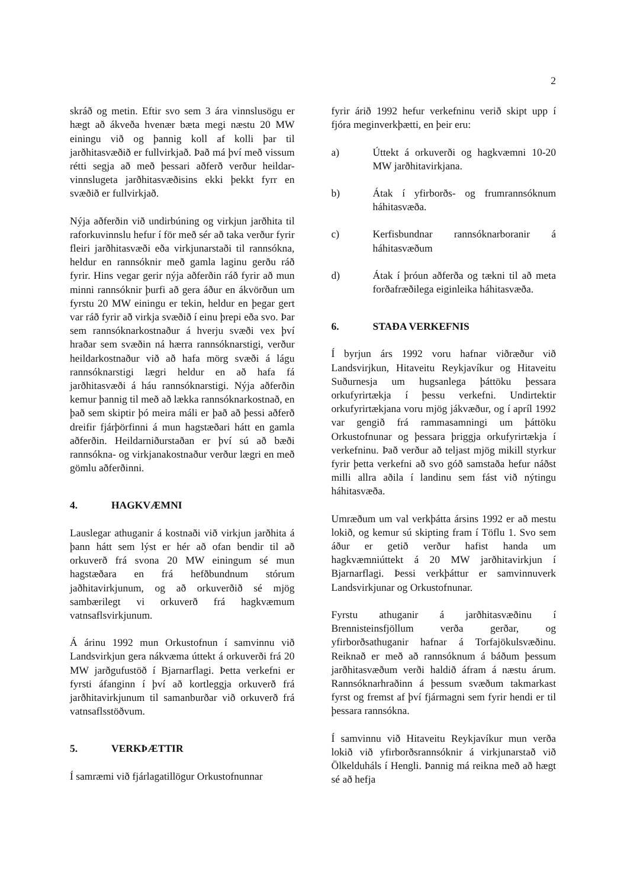2
skráð og metin. Eftir svo sem 3 ára vinnslusögu er hægt að ákveða hvenær bæta megi næstu 20 MW einingu við og þannig koll af kolli þar til jarðhitasvæðið er fullvirkjað. Það má því með vissum rétti segja að með þessari aðferð verður heildar-vinnslugeta jarðhitasvæðisins ekki þekkt fyrr en svæðið er fullvirkjað.
Nýja aðferðin við undirbúning og virkjun jarðhita til raforkuvinnslu hefur í för með sér að taka verður fyrir fleiri jarðhitasvæði eða virkjunarstaði til rannsókna, heldur en rannsóknir með gamla laginu gerðu ráð fyrir. Hins vegar gerir nýja aðferðin ráð fyrir að mun minni rannsóknir þurfi að gera áður en ákvörðun um fyrstu 20 MW einingu er tekin, heldur en þegar gert var ráð fyrir að virkja svæðið í einu þrepi eða svo. Þar sem rannsóknarkostnaður á hverju svæði vex því hraðar sem svæðin ná hærra rannsóknarstigi, verður heildarkostnaður við að hafa mörg svæði á lágu rannsóknarstigi lægri heldur en að hafa fá jarðhitasvæði á háu rannsóknarstigi. Nýja aðferðin kemur þannig til með að lækka rannsóknarkostnað, en það sem skiptir þó meira máli er það að þessi aðferð dreifir fjárþörfinni á mun hagstæðari hátt en gamla aðferðin. Heildarniðurstaðan er því sú að bæði rannsókna- og virkjanakostnaður verður lægri en með gömlu aðferðinni.
4. HAGKVÆMNI
Lauslegar athuganir á kostnaði við virkjun jarðhita á þann hátt sem lýst er hér að ofan bendir til að orkuverð frá svona 20 MW einingum sé mun hagstæðara en frá hefðbundnum stórum jaðhitavirkjunum, og að orkuverðið sé mjög sambærilegt vi orkuverð frá hagkvæmum vatnsaflsvirkjunum.
Á árinu 1992 mun Orkustofnun í samvinnu við Landsvirkjun gera nákvæma úttekt á orkuverði frá 20 MW jarðgufustöð í Bjarnarflagi. Þetta verkefni er fyrsti áfanginn í því að kortleggja orkuverð frá jarðhitavirkjunum til samanburðar við orkuverð frá vatnsaflsstöðvum.
5. VERKÞÆTTIR
Í samræmi við fjárlagatillögur Orkustofnunnar
fyrir árið 1992 hefur verkefninu verið skipt upp í fjóra meginverkþætti, en þeir eru:
a) Úttekt á orkuverði og hagkvæmni 10-20 MW jarðhitavirkjana.
b) Átak í yfirborðs- og frumrannsóknum háhitasvæða.
c) Kerfisbundnar rannsóknarboranir á háhitasvæðum
d) Átak í þróun aðferða og tækni til að meta forðafræðilega eiginleika háhitasvæða.
6. STAÐA VERKEFNIS
Í byrjun árs 1992 voru hafnar viðræður við Landsvirjkun, Hitaveitu Reykjavíkur og Hitaveitu Suðurnesja um hugsanlega þáttöku þessara orkufyrirtækja í þessu verkefni. Undirtektir orkufyrirtækjana voru mjög jákvæður, og í apríl 1992 var gengið frá rammasamningi um þáttöku Orkustofnunar og þessara þriggja orkufyrirtækja í verkefninu. Það verður að teljast mjög mikill styrkur fyrir þetta verkefni að svo góð samstaða hefur náðst milli allra aðila í landinu sem fást við nýtingu háhitasvæða.
Umræðum um val verkþátta ársins 1992 er að mestu lokið, og kemur sú skipting fram í Töflu 1. Svo sem áður er getið verður hafist handa um hagkvæmniúttekt á 20 MW jarðhitavirkjun í Bjarnarflagi. Þessi verkþáttur er samvinnuverk Landsvirkjunar og Orkustofnunar.
Fyrstu athuganir á jarðhitasvæðinu í Brennisteinsfjöllum verða gerðar, og yfirborðsathuganir hafnar á Torfajökulsvæðinu. Reiknað er með að rannsóknum á báðum þessum jarðhitasvæðum verði haldið áfram á næstu árum. Rannsóknarhraðinn á þessum svæðum takmarkast fyrst og fremst af því fjármagni sem fyrir hendi er til þessara rannsókna.
Í samvinnu við Hitaveitu Reykjavíkur mun verða lokið við yfirborðsrannsóknir á virkjunarstað við Ölkelduháls í Hengli. Þannig má reikna með að hægt sé að hefja